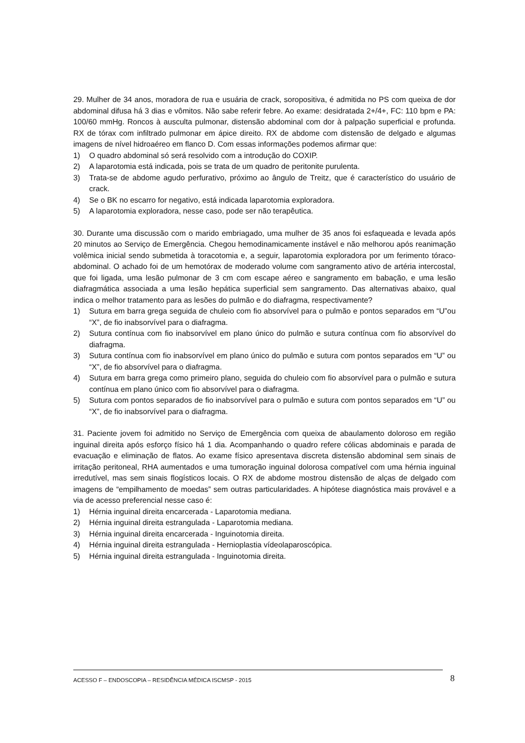29. Mulher de 34 anos, moradora de rua e usuária de crack, soropositiva, é admitida no PS com queixa de dor abdominal difusa há 3 dias e vômitos. Não sabe referir febre. Ao exame: desidratada 2+/4+, FC: 110 bpm e PA: 100/60 mmHg. Roncos à ausculta pulmonar, distensão abdominal com dor à palpação superficial e profunda. RX de tórax com infiltrado pulmonar em ápice direito. RX de abdome com distensão de delgado e algumas imagens de nível hidroaéreo em flanco D. Com essas informações podemos afirmar que:
1) O quadro abdominal só será resolvido com a introdução do COXIP.
2) A laparotomia está indicada, pois se trata de um quadro de peritonite purulenta.
3) Trata-se de abdome agudo perfurativo, próximo ao ângulo de Treitz, que é característico do usuário de crack.
4) Se o BK no escarro for negativo, está indicada laparotomia exploradora.
5) A laparotomia exploradora, nesse caso, pode ser não terapêutica.
30. Durante uma discussão com o marido embriagado, uma mulher de 35 anos foi esfaqueada e levada após 20 minutos ao Serviço de Emergência. Chegou hemodinamicamente instável e não melhorou após reanimação volêmica inicial sendo submetida à toracotomia e, a seguir, laparotomia exploradora por um ferimento tóraco-abdominal. O achado foi de um hemotórax de moderado volume com sangramento ativo de artéria intercostal, que foi ligada, uma lesão pulmonar de 3 cm com escape aéreo e sangramento em babação, e uma lesão diafragmática associada a uma lesão hepática superficial sem sangramento. Das alternativas abaixo, qual indica o melhor tratamento para as lesões do pulmão e do diafragma, respectivamente?
1) Sutura em barra grega seguida de chuleio com fio absorvível para o pulmão e pontos separados em “U”ou “X”, de fio inabsorvível para o diafragma.
2) Sutura contínua com fio inabsorvível em plano único do pulmão e sutura contínua com fio absorvível do diafragma.
3) Sutura contínua com fio inabsorvível em plano único do pulmão e sutura com pontos separados em “U” ou “X”, de fio absorvível para o diafragma.
4) Sutura em barra grega como primeiro plano, seguida do chuleio com fio absorvível para o pulmão e sutura contínua em plano único com fio absorvível para o diafragma.
5) Sutura com pontos separados de fio inabsorvível para o pulmão e sutura com pontos separados em “U” ou “X”, de fio inabsorvível para o diafragma.
31. Paciente jovem foi admitido no Serviço de Emergência com queixa de abaulamento doloroso em região inguinal direita após esforço físico há 1 dia. Acompanhando o quadro refere cólicas abdominais e parada de evacuação e eliminação de flatos. Ao exame físico apresentava discreta distensão abdominal sem sinais de irritação peritoneal, RHA aumentados e uma tumoração inguinal dolorosa compatível com uma hérnia inguinal irredutível, mas sem sinais flogísticos locais. O RX de abdome mostrou distensão de alças de delgado com imagens de “empilhamento de moedas” sem outras particularidades. A hipótese diagnóstica mais provável e a via de acesso preferencial nesse caso é:
1) Hérnia inguinal direita encarcerada - Laparotomia mediana.
2) Hérnia inguinal direita estrangulada - Laparotomia mediana.
3) Hérnia inguinal direita encarcerada - Inguinotomia direita.
4) Hérnia inguinal direita estrangulada - Hernioplastia vídeolaparoscópica.
5) Hérnia inguinal direita estrangulada - Inguinotomia direita.
ACESSO F – ENDOSCOPIA – RESIDÊNCIA MÉDICA ISCMSP - 2015 8